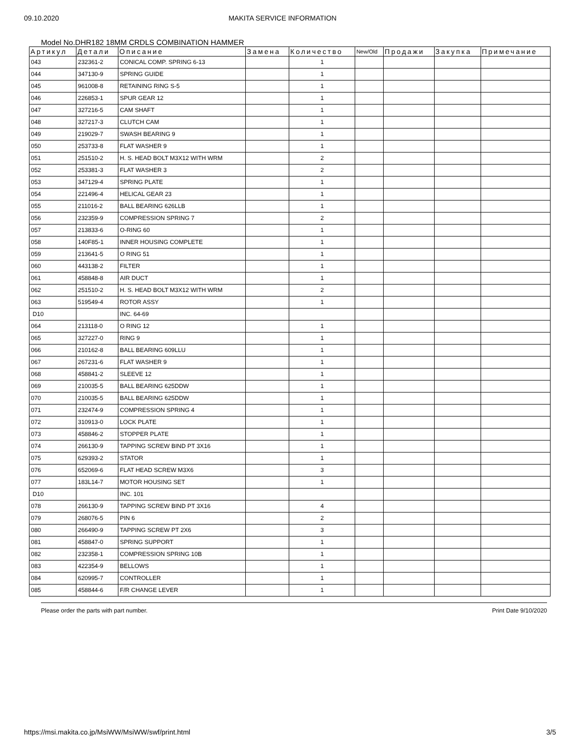09.10.2020 MAKITA SERVICE INFORMATION
Model No.DHR182 18MM CRDLS COMBINATION HAMMER
| Артикул | Детали | Описание | Замена | Количество | New/Old | Продажи | Закупка | Примечание |
| --- | --- | --- | --- | --- | --- | --- | --- | --- |
| 043 | 232361-2 | CONICAL COMP. SPRING 6-13 | | 1 | | | | |
| 044 | 347130-9 | SPRING GUIDE | | 1 | | | | |
| 045 | 961008-8 | RETAINING RING S-5 | | 1 | | | | |
| 046 | 226853-1 | SPUR GEAR 12 | | 1 | | | | |
| 047 | 327216-5 | CAM SHAFT | | 1 | | | | |
| 048 | 327217-3 | CLUTCH CAM | | 1 | | | | |
| 049 | 219029-7 | SWASH BEARING 9 | | 1 | | | | |
| 050 | 253733-8 | FLAT WASHER 9 | | 1 | | | | |
| 051 | 251510-2 | H. S. HEAD BOLT M3X12 WITH WRM | | 2 | | | | |
| 052 | 253381-3 | FLAT WASHER 3 | | 2 | | | | |
| 053 | 347129-4 | SPRING PLATE | | 1 | | | | |
| 054 | 221496-4 | HELICAL GEAR 23 | | 1 | | | | |
| 055 | 211016-2 | BALL BEARING 626LLB | | 1 | | | | |
| 056 | 232359-9 | COMPRESSION SPRING 7 | | 2 | | | | |
| 057 | 213833-6 | O-RING 60 | | 1 | | | | |
| 058 | 140F85-1 | INNER HOUSING COMPLETE | | 1 | | | | |
| 059 | 213641-5 | O RING 51 | | 1 | | | | |
| 060 | 443138-2 | FILTER | | 1 | | | | |
| 061 | 458848-8 | AIR DUCT | | 1 | | | | |
| 062 | 251510-2 | H. S. HEAD BOLT M3X12 WITH WRM | | 2 | | | | |
| 063 | 519549-4 | ROTOR ASSY | | 1 | | | | |
| D10 | | INC. 64-69 | | | | | | |
| 064 | 213118-0 | O RING 12 | | 1 | | | | |
| 065 | 327227-0 | RING 9 | | 1 | | | | |
| 066 | 210162-8 | BALL BEARING 609LLU | | 1 | | | | |
| 067 | 267231-6 | FLAT WASHER 9 | | 1 | | | | |
| 068 | 458841-2 | SLEEVE 12 | | 1 | | | | |
| 069 | 210035-5 | BALL BEARING 625DDW | | 1 | | | | |
| 070 | 210035-5 | BALL BEARING 625DDW | | 1 | | | | |
| 071 | 232474-9 | COMPRESSION SPRING 4 | | 1 | | | | |
| 072 | 310913-0 | LOCK PLATE | | 1 | | | | |
| 073 | 458846-2 | STOPPER PLATE | | 1 | | | | |
| 074 | 266130-9 | TAPPING SCREW BIND PT 3X16 | | 1 | | | | |
| 075 | 629393-2 | STATOR | | 1 | | | | |
| 076 | 652069-6 | FLAT HEAD SCREW M3X6 | | 3 | | | | |
| 077 | 183L14-7 | MOTOR HOUSING SET | | 1 | | | | |
| D10 | | INC. 101 | | | | | | |
| 078 | 266130-9 | TAPPING SCREW BIND PT 3X16 | | 4 | | | | |
| 079 | 268076-5 | PIN 6 | | 2 | | | | |
| 080 | 266490-9 | TAPPING SCREW PT 2X6 | | 3 | | | | |
| 081 | 458847-0 | SPRING SUPPORT | | 1 | | | | |
| 082 | 232358-1 | COMPRESSION SPRING 10B | | 1 | | | | |
| 083 | 422354-9 | BELLOWS | | 1 | | | | |
| 084 | 620995-7 | CONTROLLER | | 1 | | | | |
| 085 | 458844-6 | F/R CHANGE LEVER | | 1 | | | | |
Please order the parts with part number. Print Date 9/10/2020
https://msi.makita.co.jp/MsiWW/MsiWW/swf/print.html 3/5